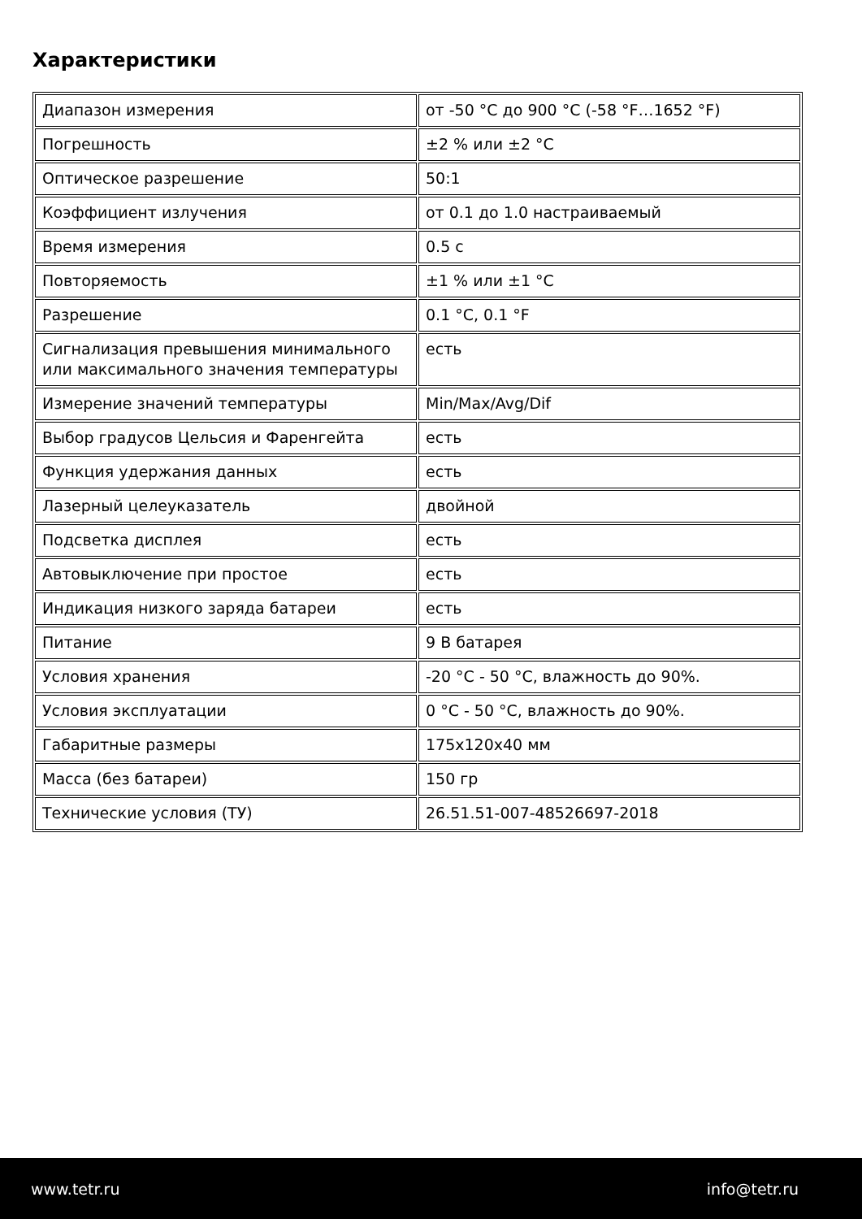Характеристики
| Диапазон измерения | от -50 °C до 900 °C (-58 °F…1652 °F) |
| Погрешность | ±2 % или ±2 °C |
| Оптическое разрешение | 50:1 |
| Коэффициент излучения | от 0.1 до 1.0 настраиваемый |
| Время измерения | 0.5 с |
| Повторяемость | ±1 % или ±1 °C |
| Разрешение | 0.1 °C, 0.1 °F |
| Сигнализация превышения минимального или максимального значения температуры | есть |
| Измерение значений температуры | Min/Max/Avg/Dif |
| Выбор градусов Цельсия и Фаренгейта | есть |
| Функция удержания данных | есть |
| Лазерный целеуказатель | двойной |
| Подсветка дисплея | есть |
| Автовыключение при простое | есть |
| Индикация низкого заряда батареи | есть |
| Питание | 9 В батарея |
| Условия хранения | -20 °C - 50 °C, влажность до 90%. |
| Условия эксплуатации | 0 °C - 50 °C, влажность до 90%. |
| Габаритные размеры | 175x120x40 мм |
| Масса (без батареи) | 150 гр |
| Технические условия (ТУ) | 26.51.51-007-48526697-2018 |
www.tetr.ru info@tetr.ru